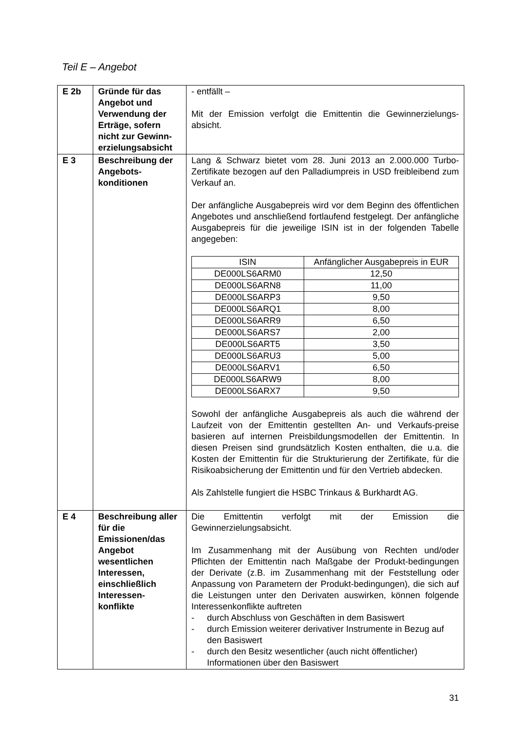Teil E – Angebot
| E 2b | Gründe für das Angebot und Verwendung der Erträge, sofern nicht zur Gewinn-erzielungsabsicht | - entfällt – Mit der Emission verfolgt die Emittentin die Gewinnerzielungs-absicht. |
| E 3 | Beschreibung der Angebots-konditionen | Lang & Schwarz bietet vom 28. Juni 2013 an 2.000.000 Turbo-Zertifikate bezogen auf den Palladiumpreis in USD freibleibend zum Verkauf an. Der anfängliche Ausgabepreis wird vor dem Beginn des öffentlichen Angebotes und anschließend fortlaufend festgelegt. Der anfängliche Ausgabepreis für die jeweilige ISIN ist in der folgenden Tabelle angegeben: / ISIN / Anfänglicher Ausgabepreis in EUR / / --- / --- / / DE000LS6ARM0 / 12,50 / / DE000LS6ARN8 / 11,00 / / DE000LS6ARP3 / 9,50 / / DE000LS6ARQ1 / 8,00 / / DE000LS6ARR9 / 6,50 / / DE000LS6ARS7 / 2,00 / / DE000LS6ART5 / 3,50 / / DE000LS6ARU3 / 5,00 / / DE000LS6ARV1 / 6,50 / / DE000LS6ARW9 / 8,00 / / DE000LS6ARX7 / 9,50 / Sowohl der anfängliche Ausgabepreis als auch die während der Laufzeit von der Emittentin gestellten An- und Verkaufs-preise basieren auf internen Preisbildungsmodellen der Emittentin. In diesen Preisen sind grundsätzlich Kosten enthalten, die u.a. die Kosten der Emittentin für die Strukturierung der Zertifikate, für die Risikoabsicherung der Emittentin und für den Vertrieb abdecken. Als Zahlstelle fungiert die HSBC Trinkaus & Burkhardt AG. |
| E 4 | Beschreibung aller für die Emissionen/das Angebot wesentlichen Interessen, einschließlich Interessen-konflikte | Die Emittentin verfolgt mit der Emission die Gewinnerzielungsabsicht. Im Zusammenhang mit der Ausübung von Rechten und/oder Pflichten der Emittentin nach Maßgabe der Produkt-bedingungen der Derivate (z.B. im Zusammenhang mit der Feststellung oder Anpassung von Parametern der Produkt-bedingungen), die sich auf die Leistungen unter den Derivaten auswirken, können folgende Interessenkonflikte auftreten - durch Abschluss von Geschäften in dem Basiswert - durch Emission weiterer derivativer Instrumente in Bezug auf den Basiswert - durch den Besitz wesentlicher (auch nicht öffentlicher) Informationen über den Basiswert |
31